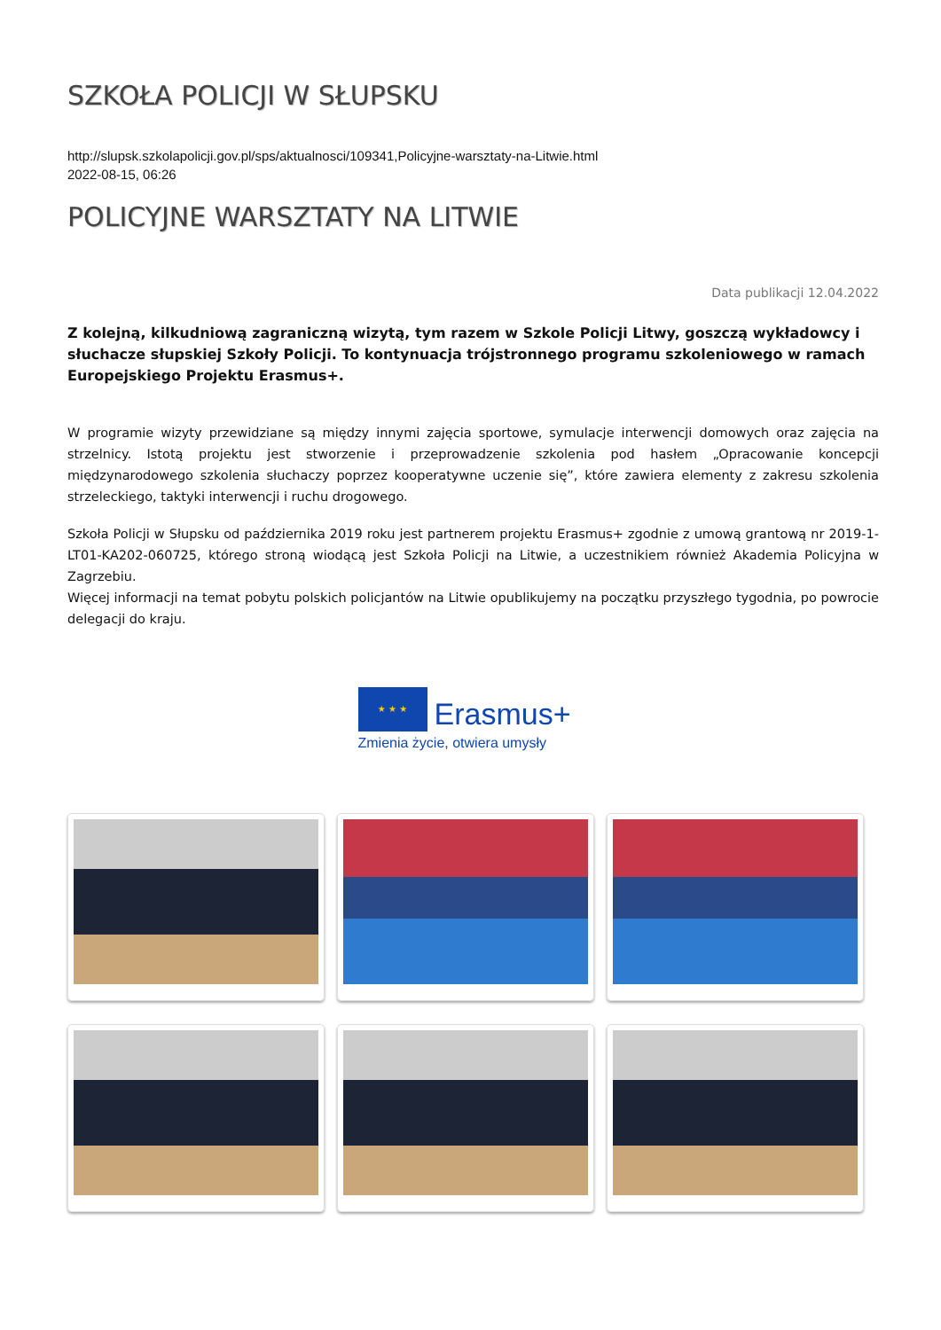SZKOŁA POLICJI W SŁUPSKU
http://slupsk.szkolapolicji.gov.pl/sps/aktualnosci/109341,Policyjne-warsztaty-na-Litwie.html
2022-08-15, 06:26
POLICYJNE WARSZTATY NA LITWIE
Data publikacji 12.04.2022
Z kolejną, kilkudniową zagraniczną wizytą, tym razem w Szkole Policji Litwy, goszczą wykładowcy i słuchacze słupskiej Szkoły Policji. To kontynuacja trójstronnego programu szkoleniowego w ramach Europejskiego Projektu Erasmus+.
W programie wizyty przewidziane są między innymi zajęcia sportowe, symulacje interwencji domowych oraz zajęcia na strzelnicy. Istotą projektu jest stworzenie i przeprowadzenie szkolenia pod hasłem „Opracowanie koncepcji międzynarodowego szkolenia słuchaczy poprzez kooperatywne uczenie się”, które zawiera elementy z zakresu szkolenia strzeleckiego, taktyki interwencji i ruchu drogowego.
Szkoła Policji w Słupsku od października 2019 roku jest partnerem projektu Erasmus+ zgodnie z umową grantową nr 2019-1-LT01-KA202-060725, którego stroną wiodącą jest Szkoła Policji na Litwie, a uczestnikiem również Akademia Policyjna w Zagrzebiu.
Więcej informacji na temat pobytu polskich policjantów na Litwie opublikujemy na początku przyszłego tygodnia, po powrocie delegacji do kraju.
★ ★ ★ Erasmus+
Zmienia życie, otwiera umysły